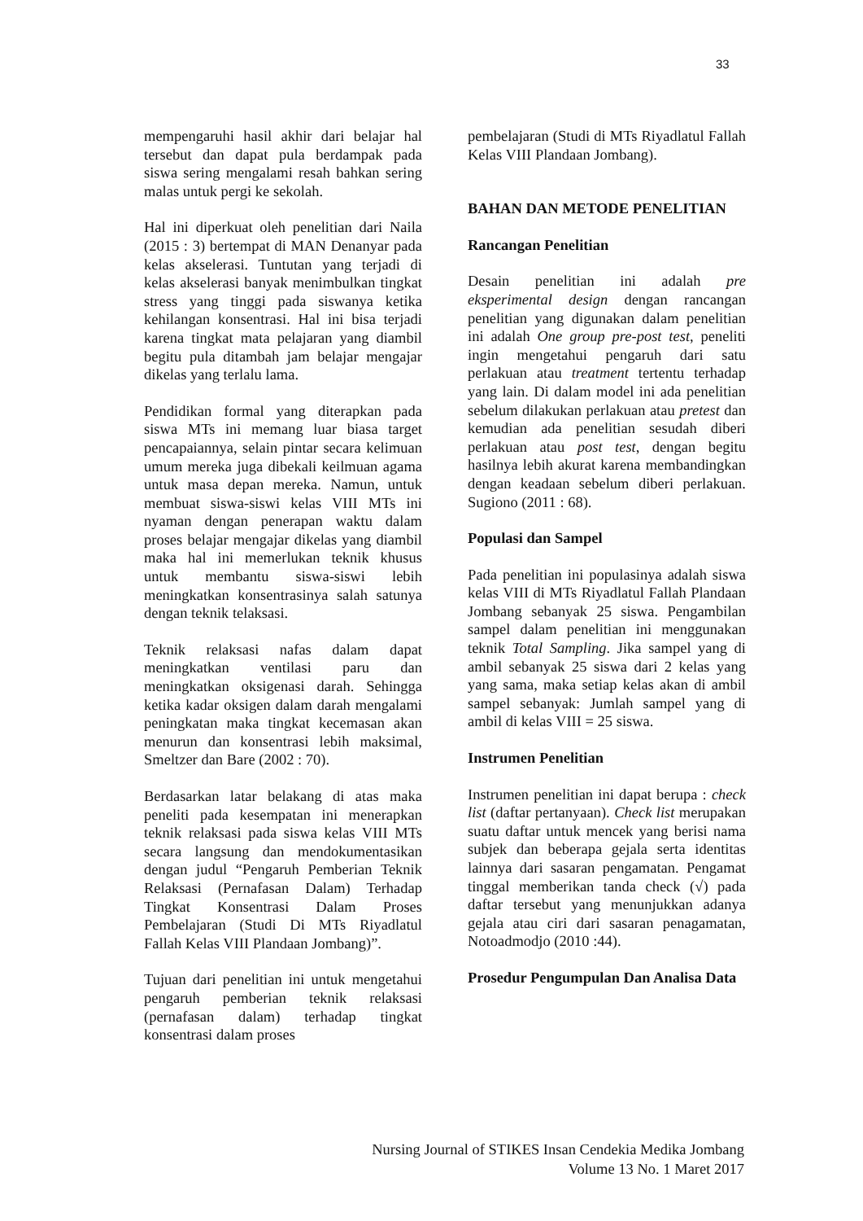33
mempengaruhi hasil akhir dari belajar hal tersebut dan dapat pula berdampak pada siswa sering mengalami resah bahkan sering malas untuk pergi ke sekolah.
Hal ini diperkuat oleh penelitian dari Naila (2015 : 3) bertempat di MAN Denanyar pada kelas akselerasi. Tuntutan yang terjadi di kelas akselerasi banyak menimbulkan tingkat stress yang tinggi pada siswanya ketika kehilangan konsentrasi. Hal ini bisa terjadi karena tingkat mata pelajaran yang diambil begitu pula ditambah jam belajar mengajar dikelas yang terlalu lama.
Pendidikan formal yang diterapkan pada siswa MTs ini memang luar biasa target pencapaiannya, selain pintar secara kelimuan umum mereka juga dibekali keilmuan agama untuk masa depan mereka. Namun, untuk membuat siswa-siswi kelas VIII MTs ini nyaman dengan penerapan waktu dalam proses belajar mengajar dikelas yang diambil maka hal ini memerlukan teknik khusus untuk membantu siswa-siswi lebih meningkatkan konsentrasinya salah satunya dengan teknik telaksasi.
Teknik relaksasi nafas dalam dapat meningkatkan ventilasi paru dan meningkatkan oksigenasi darah. Sehingga ketika kadar oksigen dalam darah mengalami peningkatan maka tingkat kecemasan akan menurun dan konsentrasi lebih maksimal, Smeltzer dan Bare (2002 : 70).
Berdasarkan latar belakang di atas maka peneliti pada kesempatan ini menerapkan teknik relaksasi pada siswa kelas VIII MTs secara langsung dan mendokumentasikan dengan judul “Pengaruh Pemberian Teknik Relaksasi (Pernafasan Dalam) Terhadap Tingkat Konsentrasi Dalam Proses Pembelajaran (Studi Di MTs Riyadlatul Fallah Kelas VIII Plandaan Jombang)”.
Tujuan dari penelitian ini untuk mengetahui pengaruh pemberian teknik relaksasi (pernafasan dalam) terhadap tingkat konsentrasi dalam proses
pembelajaran (Studi di MTs Riyadlatul Fallah Kelas VIII Plandaan Jombang).
BAHAN DAN METODE PENELITIAN
Rancangan Penelitian
Desain penelitian ini adalah pre eksperimental design dengan rancangan penelitian yang digunakan dalam penelitian ini adalah One group pre-post test, peneliti ingin mengetahui pengaruh dari satu perlakuan atau treatment tertentu terhadap yang lain. Di dalam model ini ada penelitian sebelum dilakukan perlakuan atau pretest dan kemudian ada penelitian sesudah diberi perlakuan atau post test, dengan begitu hasilnya lebih akurat karena membandingkan dengan keadaan sebelum diberi perlakuan. Sugiono (2011 : 68).
Populasi dan Sampel
Pada penelitian ini populasinya adalah siswa kelas VIII di MTs Riyadlatul Fallah Plandaan Jombang sebanyak 25 siswa. Pengambilan sampel dalam penelitian ini menggunakan teknik Total Sampling. Jika sampel yang di ambil sebanyak 25 siswa dari 2 kelas yang yang sama, maka setiap kelas akan di ambil sampel sebanyak: Jumlah sampel yang di ambil di kelas VIII = 25 siswa.
Instrumen Penelitian
Instrumen penelitian ini dapat berupa : check list (daftar pertanyaan). Check list merupakan suatu daftar untuk mencek yang berisi nama subjek dan beberapa gejala serta identitas lainnya dari sasaran pengamatan. Pengamat tinggal memberikan tanda check (√) pada daftar tersebut yang menunjukkan adanya gejala atau ciri dari sasaran penagamatan, Notoadmodjo (2010 :44).
Prosedur Pengumpulan Dan Analisa Data
Nursing Journal of STIKES Insan Cendekia Medika Jombang
Volume 13 No. 1 Maret 2017